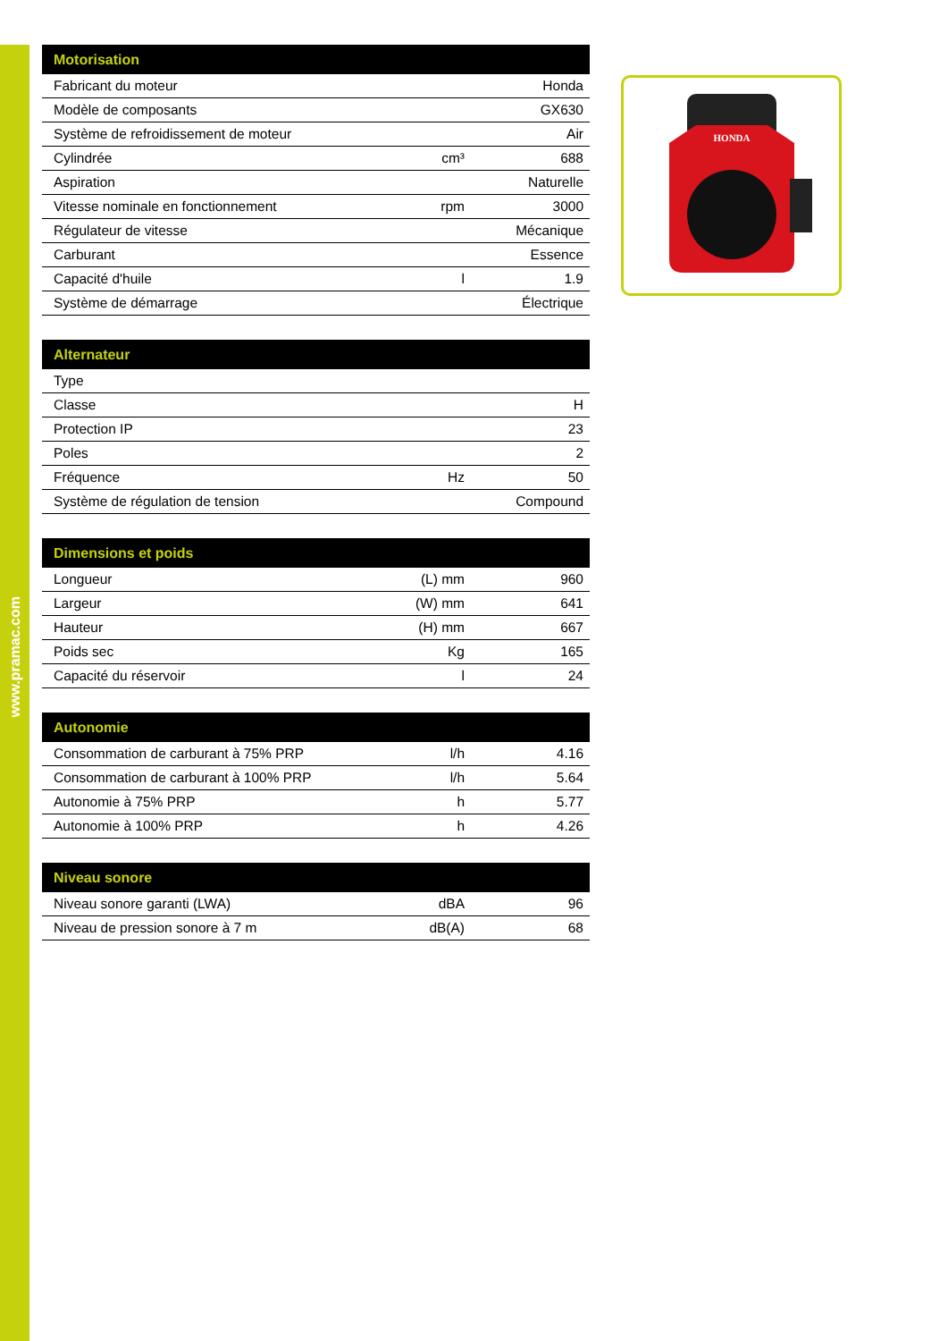www.pramac.com
| Motorisation | | |
| --- | --- | --- |
| Fabricant du moteur | | Honda |
| Modèle de composants | | GX630 |
| Système de refroidissement de moteur | | Air |
| Cylindrée | cm³ | 688 |
| Aspiration | | Naturelle |
| Vitesse nominale en fonctionnement | rpm | 3000 |
| Régulateur de vitesse | | Mécanique |
| Carburant | | Essence |
| Capacité d'huile | l | 1.9 |
| Système de démarrage | | Électrique |
| Alternateur | | |
| --- | --- | --- |
| Type | | |
| Classe | | H |
| Protection IP | | 23 |
| Poles | | 2 |
| Fréquence | Hz | 50 |
| Système de régulation de tension | | Compound |
| Dimensions et poids | | |
| --- | --- | --- |
| Longueur | (L) mm | 960 |
| Largeur | (W) mm | 641 |
| Hauteur | (H) mm | 667 |
| Poids sec | Kg | 165 |
| Capacité du réservoir | l | 24 |
| Autonomie | | |
| --- | --- | --- |
| Consommation de carburant à 75% PRP | l/h | 4.16 |
| Consommation de carburant à 100% PRP | l/h | 5.64 |
| Autonomie à 75% PRP | h | 5.77 |
| Autonomie à 100% PRP | h | 4.26 |
| Niveau sonore | | |
| --- | --- | --- |
| Niveau sonore garanti (LWA) | dBA | 96 |
| Niveau de pression sonore à 7 m | dB(A) | 68 |
HONDA